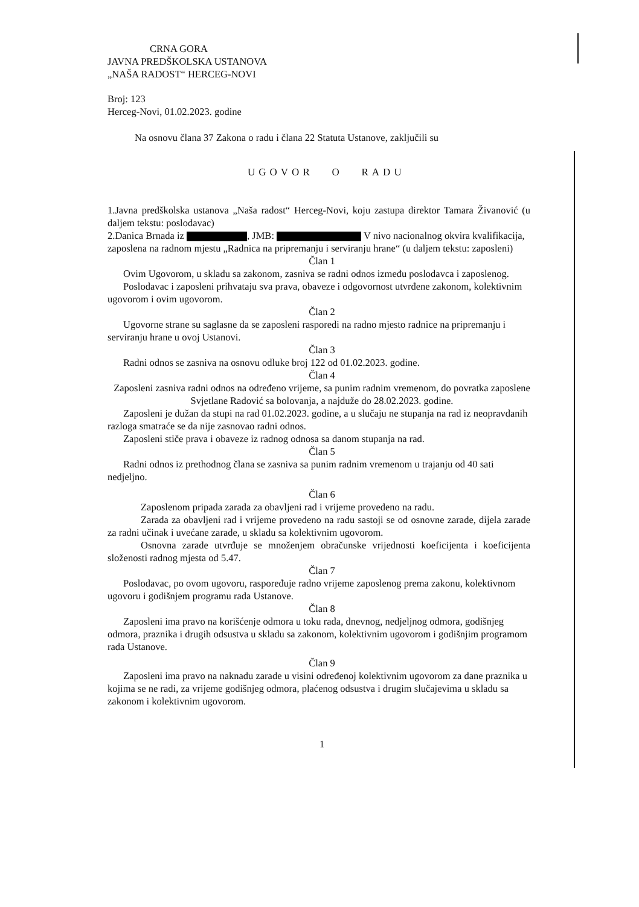CRNA GORA
JAVNA PREDŠKOLSKA USTANOVA
„NAŠA RADOST“ HERCEG-NOVI
Broj: 123
Herceg-Novi, 01.02.2023. godine
Na osnovu člana 37 Zakona o radu i člana 22 Statuta Ustanove, zaključili su
UGOVOR O RADU
1.Javna predškolska ustanova „Naša radost“ Herceg-Novi, koju zastupa direktor Tamara Živanović (u daljem tekstu: poslodavac)
2.Danica Brnada iz , JMB: V nivo nacionalnog okvira kvalifikacija, zaposlena na radnom mjestu „Radnica na pripremanju i serviranju hrane“ (u daljem tekstu: zaposleni)
Član 1
Ovim Ugovorom, u skladu sa zakonom, zasniva se radni odnos između poslodavca i zaposlenog.
Poslodavac i zaposleni prihvataju sva prava, obaveze i odgovornost utvrđene zakonom, kolektivnim ugovorom i ovim ugovorom.
Član 2
Ugovorne strane su saglasne da se zaposleni rasporedi na radno mjesto radnice na pripremanju i serviranju hrane u ovoj Ustanovi.
Član 3
Radni odnos se zasniva na osnovu odluke broj 122 od 01.02.2023. godine.
Član 4
Zaposleni zasniva radni odnos na određeno vrijeme, sa punim radnim vremenom, do povratka zaposlene Svjetlane Radović sa bolovanja, a najduže do 28.02.2023. godine.
Zaposleni je dužan da stupi na rad 01.02.2023. godine, a u slučaju ne stupanja na rad iz neopravdanih razloga smatraće se da nije zasnovao radni odnos.
Zaposleni stiče prava i obaveze iz radnog odnosa sa danom stupanja na rad.
Član 5
Radni odnos iz prethodnog člana se zasniva sa punim radnim vremenom u trajanju od 40 sati nedjeljno.
Član 6
Zaposlenom pripada zarada za obavljeni rad i vrijeme provedeno na radu.
Zarada za obavljeni rad i vrijeme provedeno na radu sastoji se od osnovne zarade, dijela zarade za radni učinak i uvećane zarade, u skladu sa kolektivnim ugovorom.
Osnovna zarade utvrđuje se množenjem obračunske vrijednosti koeficijenta i koeficijenta složenosti radnog mjesta od 5.47.
Član 7
Poslodavac, po ovom ugovoru, raspoređuje radno vrijeme zaposlenog prema zakonu, kolektivnom ugovoru i godišnjem programu rada Ustanove.
Član 8
Zaposleni ima pravo na korišćenje odmora u toku rada, dnevnog, nedjeljnog odmora, godišnjeg odmora, praznika i drugih odsustva u skladu sa zakonom, kolektivnim ugovorom i godišnjim programom rada Ustanove.
Član 9
Zaposleni ima pravo na naknadu zarade u visini određenoj kolektivnim ugovorom za dane praznika u kojima se ne radi, za vrijeme godišnjeg odmora, plaćenog odsustva i drugim slučajevima u skladu sa zakonom i kolektivnim ugovorom.
1